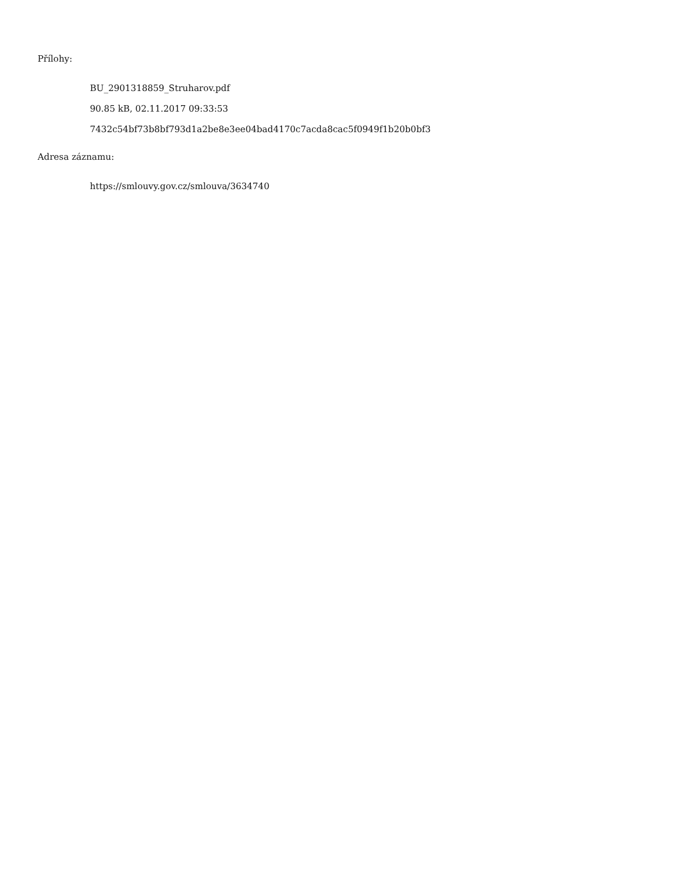Přílohy:
BU_2901318859_Struharov.pdf
90.85 kB, 02.11.2017 09:33:53
7432c54bf73b8bf793d1a2be8e3ee04bad4170c7acda8cac5f0949f1b20b0bf3
Adresa záznamu:
https://smlouvy.gov.cz/smlouva/3634740